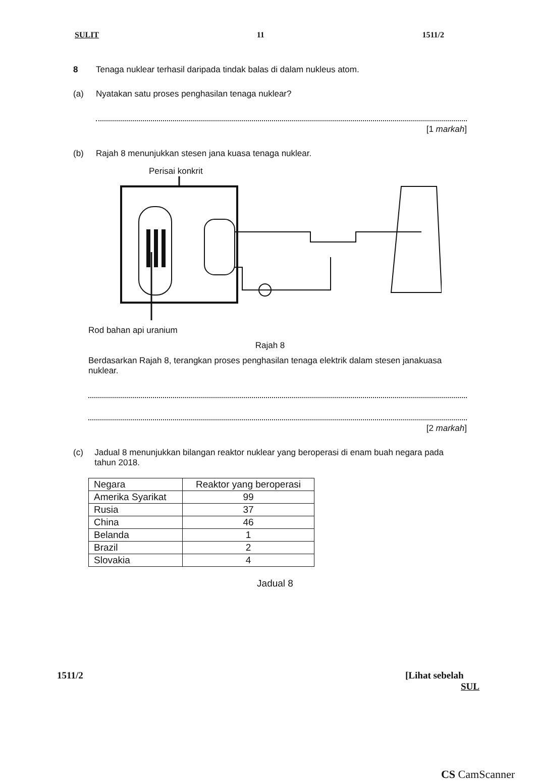SULIT 11 1511/2
8 Tenaga nuklear terhasil daripada tindak balas di dalam nukleus atom.
(a) Nyatakan satu proses penghasilan tenaga nuklear?
[1 markah]
(b) Rajah 8 menunjukkan stesen jana kuasa tenaga nuklear.
Perisai konkrit
Rod bahan api uranium
Rajah 8
Berdasarkan Rajah 8, terangkan proses penghasilan tenaga elektrik dalam stesen janakuasa nuklear.
[2 markah]
(c) Jadual 8 menunjukkan bilangan reaktor nuklear yang beroperasi di enam buah negara pada tahun 2018.
| Negara | Reaktor yang beroperasi |
| --- | --- |
| Amerika Syarikat | 99 |
| Rusia | 37 |
| China | 46 |
| Belanda | 1 |
| Brazil | 2 |
| Slovakia | 4 |
Jadual 8
1511/2 [Lihat sebelah
SUL
CS CamScanner